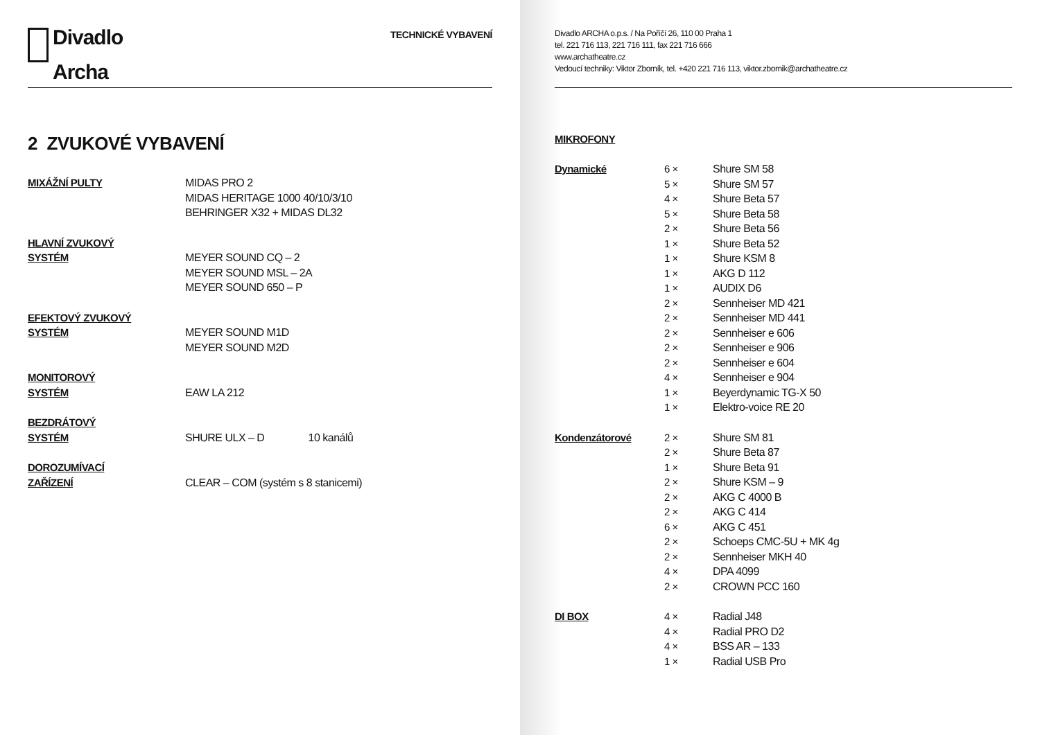Divadlo
Archa
TECHNICKÉ VYBAVENÍ
2 ZVUKOVÉ VYBAVENÍ
| MIXÁŽNÍ PULTY | MIDAS PRO 2 MIDAS HERITAGE 1000 40/10/3/10 BEHRINGER X32 + MIDAS DL32 |
| HLAVNÍ ZVUKOVÝ SYSTÉM | MEYER SOUND CQ – 2 MEYER SOUND MSL – 2A MEYER SOUND 650 – P |
| EFEKTOVÝ ZVUKOVÝ SYSTÉM | MEYER SOUND M1D MEYER SOUND M2D |
| MONITOROVÝ SYSTÉM | EAW LA 212 |
| BEZDRÁTOVÝ SYSTÉM | SHURE ULX – D 10 kanálů |
| DOROZUMÍVACÍ ZAŘÍZENÍ | CLEAR – COM (systém s 8 stanicemi) |
Divadlo ARCHA o.p.s. / Na Poříčí 26, 110 00 Praha 1
tel. 221 716 113, 221 716 111, fax 221 716 666
www.archatheatre.cz
Vedoucí techniky: Viktor Zborník, tel. +420 221 716 113, viktor.zbornik@archatheatre.cz
MIKROFONY
| Dynamické | 6 × 5 × 4 × 5 × 2 × 1 × 1 × 1 × 1 × 2 × 2 × 2 × 2 × 2 × 4 × 1 × 1 × | Shure SM 58 Shure SM 57 Shure Beta 57 Shure Beta 58 Shure Beta 56 Shure Beta 52 Shure KSM 8 AKG D 112 AUDIX D6 Sennheiser MD 421 Sennheiser MD 441 Sennheiser e 606 Sennheiser e 906 Sennheiser e 604 Sennheiser e 904 Beyerdynamic TG-X 50 Elektro-voice RE 20 |
| Kondenzátorové | 2 × 2 × 1 × 2 × 2 × 2 × 6 × 2 × 2 × 4 × 2 × | Shure SM 81 Shure Beta 87 Shure Beta 91 Shure KSM – 9 AKG C 4000 B AKG C 414 AKG C 451 Schoeps CMC-5U + MK 4g Sennheiser MKH 40 DPA 4099 CROWN PCC 160 |
| DI BOX | 4 × 4 × 4 × 1 × | Radial J48 Radial PRO D2 BSS AR – 133 Radial USB Pro |